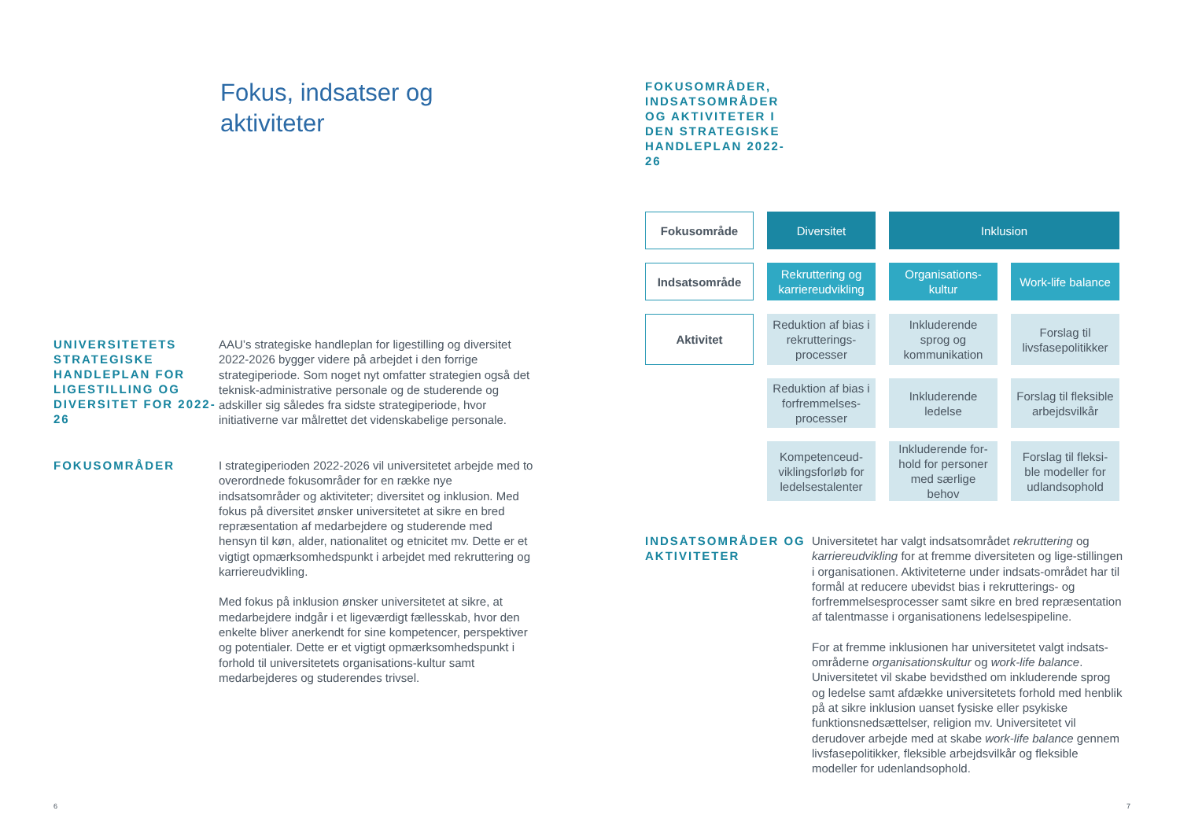Fokus, indsatser og
aktiviteter
UNIVERSITETETS STRATEGISKE HANDLEPLAN FOR LIGESTILLING OG DIVERSITET FOR 2022-26
AAU’s strategiske handleplan for ligestilling og diversitet 2022-2026 bygger videre på arbejdet i den forrige strategiperiode. Som noget nyt omfatter strategien også det teknisk-administrative personale og de studerende og adskiller sig således fra sidste strategiperiode, hvor initiativerne var målrettet det videnskabelige personale.
FOKUSOMRÅDER
I strategiperioden 2022-2026 vil universitetet arbejde med to overordnede fokusområder for en række nye indsatsområder og aktiviteter; diversitet og inklusion. Med fokus på diversitet ønsker universitetet at sikre en bred repræsentation af medarbejdere og studerende med hensyn til køn, alder, nationalitet og etnicitet mv. Dette er et vigtigt opmærksomhedspunkt i arbejdet med rekruttering og karriereudvikling.
Med fokus på inklusion ønsker universitetet at sikre, at medarbejdere indgår i et ligeværdigt fællesskab, hvor den enkelte bliver anerkendt for sine kompetencer, perspektiver og potentialer. Dette er et vigtigt opmærksomhedspunkt i forhold til universitetets organisations-kultur samt medarbejderes og studerendes trivsel.
6
FOKUSOMRÅDER, INDSATSOMRÅDER OG AKTIVITETER I DEN STRATEGISKE HANDLEPLAN 2022-26
| Fokusområde | Diversitet | Inklusion | |
| Indsatsområde | Rekruttering og karriereudvikling | Organisations-kultur | Work-life balance |
| Aktivitet | Reduktion af bias i rekrutterings-processer | Inkluderende sprog og kommunikation | Forslag til livsfasepolitikker |
| | Reduktion af bias i forfremmelses-processer | Inkluderende ledelse | Forslag til fleksible arbejdsvilkår |
| | Kompetenceud-viklingsforløb for ledelsestalenter | Inkluderende for-hold for personer med særlige behov | Forslag til fleksi-ble modeller for udlandsophold |
INDSATSOMRÅDER OG AKTIVITETER
Universitetet har valgt indsatsområdet rekruttering og karriereudvikling for at fremme diversiteten og lige-stillingen i organisationen. Aktiviteterne under indsats-området har til formål at reducere ubevidst bias i rekrutterings- og forfremmelsesprocesser samt sikre en bred repræsentation af talentmasse i organisationens ledelsespipeline.
For at fremme inklusionen har universitetet valgt indsats-områderne organisationskultur og work-life balance. Universitetet vil skabe bevidsthed om inkluderende sprog og ledelse samt afdække universitetets forhold med henblik på at sikre inklusion uanset fysiske eller psykiske funktionsnedsættelser, religion mv. Universitetet vil derudover arbejde med at skabe work-life balance gennem livsfasepolitikker, fleksible arbejdsvilkår og fleksible modeller for udenlandsophold.
7